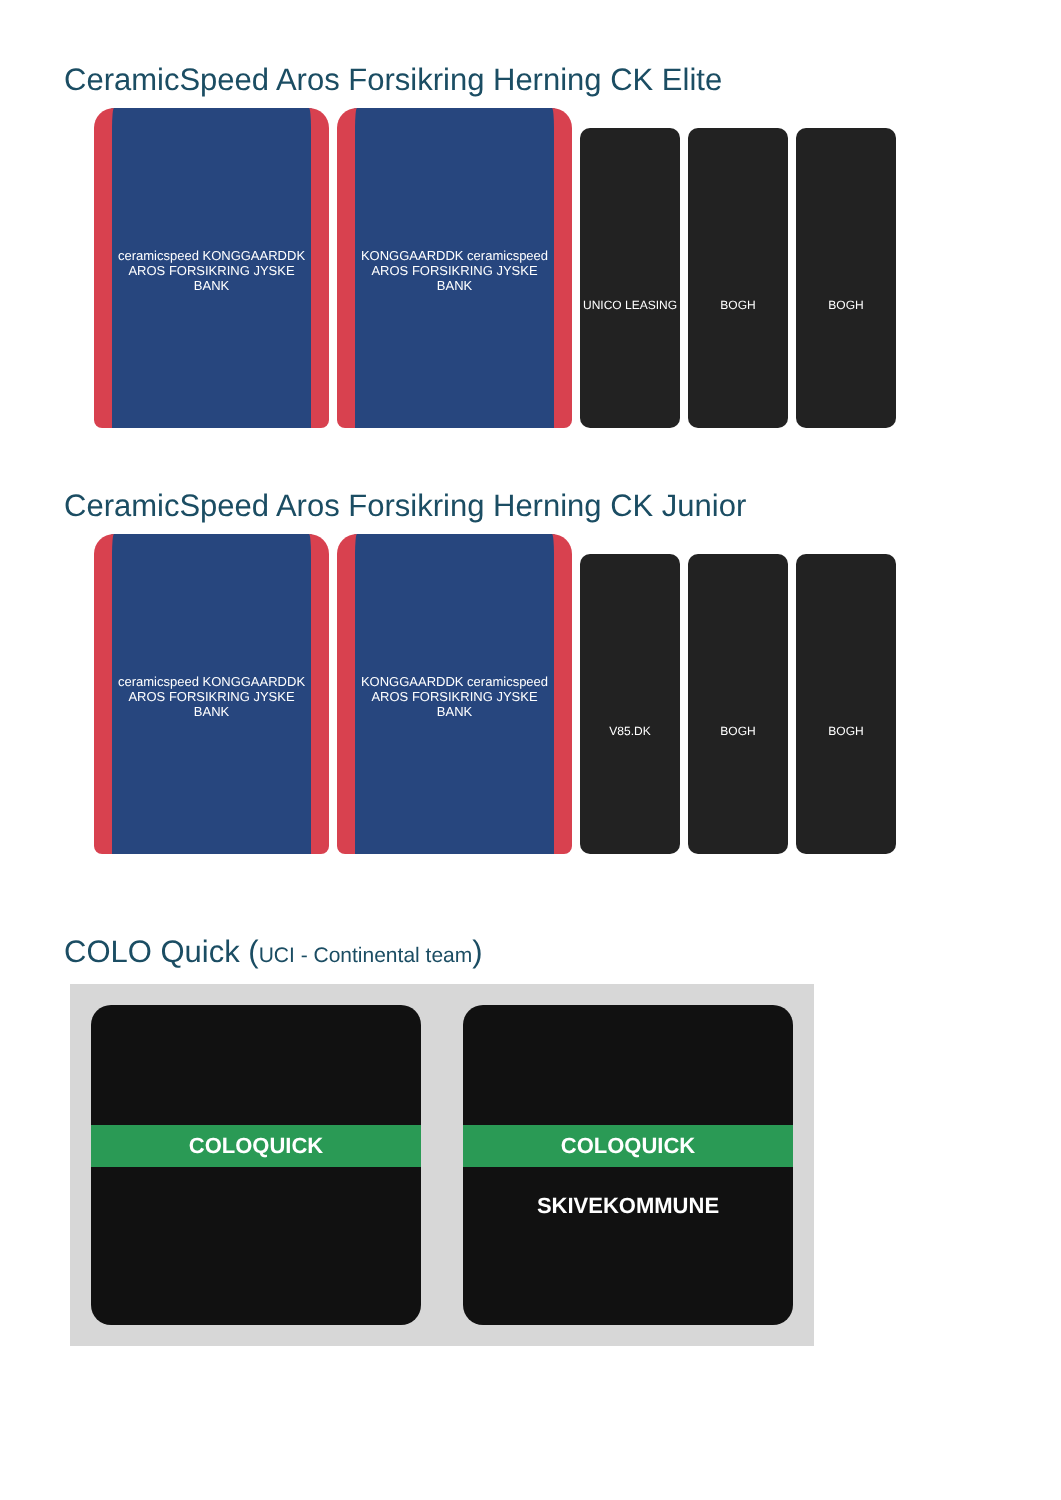CeramicSpeed Aros Forsikring Herning CK Elite
ceramicspeed KONGGAARDDK AROS FORSIKRING JYSKE BANK
KONGGAARDDK ceramicspeed AROS FORSIKRING JYSKE BANK
UNICO LEASING BOGH BOGH
CeramicSpeed Aros Forsikring Herning CK Junior
ceramicspeed KONGGAARDDK AROS FORSIKRING JYSKE BANK
KONGGAARDDK ceramicspeed AROS FORSIKRING JYSKE BANK
V85.DK BOGH BOGH
COLO Quick (UCI - Continental team)
COLOQUICK
COLOQUICK
SKIVEKOMMUNE